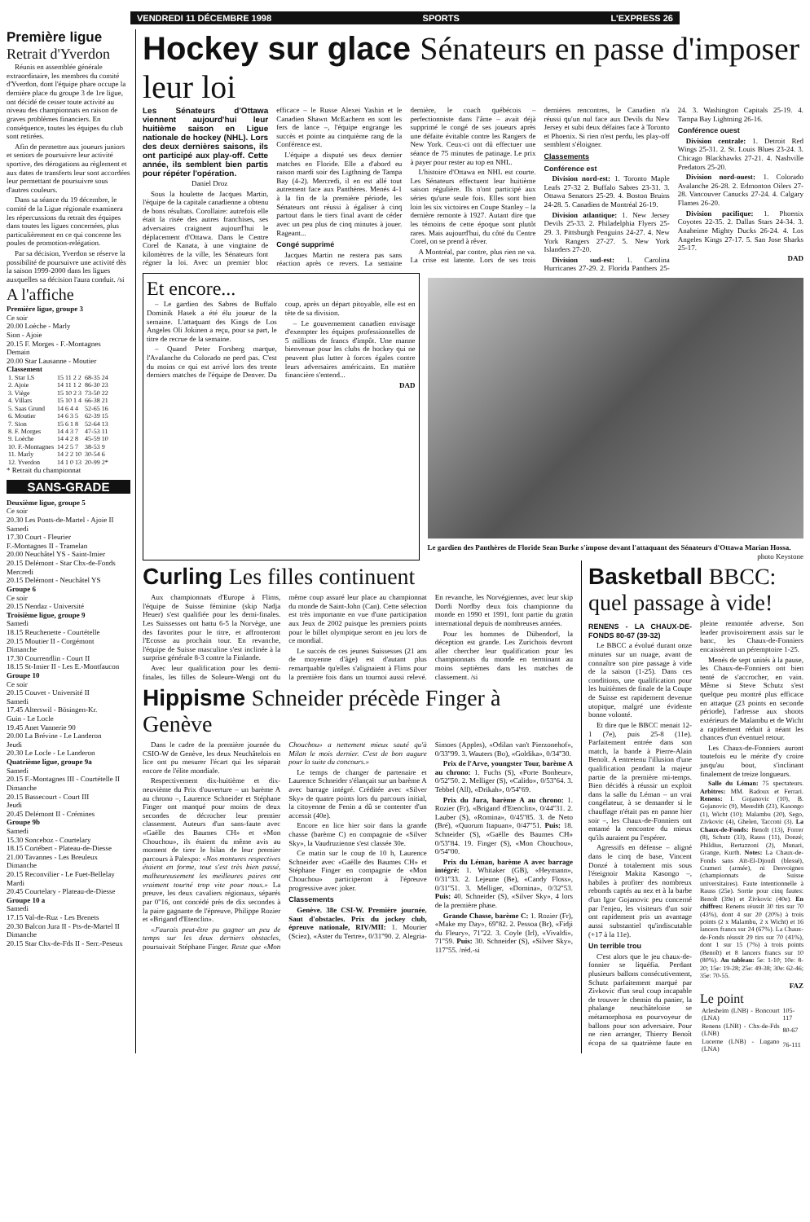VENDREDI 11 DÉCEMBRE 1998 SPORTS L'EXPRESS 26
Première ligue
Retrait d'Yverdon
Réunis en assemblée générale extraordinaire, les membres du comité d'Yverdon, dont l'équipe phare occupe la dernière place du groupe 3 de 1re ligue, ont décidé de cesser toute activité au niveau des championnats en raison de graves problèmes financiers. En conséquence, toutes les équipes du club sont retirées.
Afin de permettre aux joueurs juniors et seniors de poursuivre leur activité sportive, des dérogations au règlement et aux dates de transferts leur sont accordées leur permettant de poursuivre sous d'autres couleurs.
Dans sa séance du 19 décembre, le comité de la Ligue régionale examinera les répercussions du retrait des équipes dans toutes les ligues concernées, plus particulièrement en ce qui concerne les poules de promotion-relégation.
Par sa décision, Yverdon se réserve la possibilité de poursuivre une activité dès la saison 1999-2000 dans les ligues auxquelles sa décision l'aura conduit. /si
A l'affiche
Première ligue, groupe 3
Ce soir
20.00 Loèche - Marly
Sion - Ajoie
20.15 F. Morges - F.-Montagnes
Demain
20.00 Star Lausanne - Moutier
Classement
| 1. Star LS | 15 11 2 2 | 68-35 24 |
| 2. Ajoie | 14 11 1 2 | 86-30 23 |
| 3. Viège | 15 10 2 3 | 73-50 22 |
| 4. Villars | 15 10 1 4 | 66-38 21 |
| 5. Saas Grund | 14 6 4 4 | 52-65 16 |
| 6. Moutier | 14 6 3 5 | 62-39 15 |
| 7. Sion | 15 6 1 8 | 52-64 13 |
| 8. F. Morges | 14 4 3 7 | 47-53 11 |
| 9. Loèche | 14 4 2 8 | 45-59 10 |
| 10. F.-Montagnes | 14 2 5 7 | 38-53 9 |
| 11. Marly | 14 2 2 10 | 30-54 6 |
| 12. Yverdon | 14 1 0 13 | 20-99 2* |
* Retrait du championnat
SANS-GRADE
Deuxième ligue, groupe 5
Ce soir
20.30 Les Ponts-de-Martel - Ajoie II
Samedi
17.30 Court - Fleurier
F.-Montagnes II - Tramelan
20.00 Neuchâtel YS - Saint-Imier
20.15 Delémont - Star Chx-de-Fonds
Mercredi
20.15 Delémont - Neuchâtel YS
Groupe 6
Ce soir
20.15 Nendaz - Université
Troisième ligue, groupe 9
Samedi
18.15 Reuchenette - Courtételle
20.15 Moutier II - Corgémont
Dimanche
17.30 Courrendlin - Court II
18.15 St-Imier II - Les E.-Montfaucon
Groupe 10
Ce soir
20.15 Couvet - Université II
Samedi
17.45 Alterswil - Bösingen-Kr.
Guin - Le Locle
19.45 Anet Vannerie 90
20.00 La Brévine - Le Landeron
Jeudi
20.30 Le Locle - Le Landeron
Quatrième ligue, groupe 9a
Samedi
20.15 F.-Montagnes III - Courtételle II
Dimanche
20.15 Bassecourt - Court III
Jeudi
20.45 Delémont II - Crémines
Groupe 9b
Samedi
15.30 Sonceboz - Courtelary
18.15 Cortébert - Plateau-de-Diesse
21.00 Tavannes - Les Breuleux
Dimanche
20.15 Reconvilier - Le Fuet-Bellelay
Mardi
20.45 Courtelary - Plateau-de-Diesse
Groupe 10 a
Samedi
17.15 Val-de-Ruz - Les Brenets
20.30 Balcon Jura II - Pts-de-Martel II
Dimanche
20.15 Star Chx-de-Fds II - Serr.-Peseux
Hockey sur glace Sénateurs en passe d'imposer leur loi
Les Sénateurs d'Ottawa viennent aujourd'hui leur huitième saison en Ligue nationale de hockey (NHL). Lors des deux dernières saisons, ils ont participé aux play-off. Cette année, ils semblent bien partis pour répéter l'opération.
Daniel Droz
Sous la houlette de Jacques Martin, l'équipe de la capitale canadienne a obtenu de bons résultats. Corollaire: autrefois elle était la risée des autres franchises, ses adversaires craignent aujourd'hui le déplacement d'Ottawa. Dans le Centre Corel de Kanata, à une vingtaine de kilomètres de la ville, les Sénateurs font régner la loi. Avec un premier bloc efficace – le Russe Alexei Yashin et le Canadien Shawn McEachern en sont les fers de lance –, l'équipe engrange les succès et pointe au cinquième rang de la Conférence est.
L'équipe a disputé ses deux dernier matches en Floride. Elle a d'abord eu raison mardi soir des Ligthning de Tampa Bay (4-2). Mercredi, il en est allé tout autrement face aux Panthères. Menés 4-1 à la fin de la première période, les Sénateurs ont réussi à égaliser à cinq partout dans le tiers final avant de céder avec un peu plus de cinq minutes à jouer. Rageant...
Congé supprimé
Jacques Martin ne restera pas sans réaction après ce revers. La semaine dernière, le coach québécois – perfectionniste dans l'âme – avait déjà supprimé le congé de ses joueurs après une défaite évitable contre les Rangers de New York. Ceux-ci ont dû effectuer une séance de 75 minutes de patinage. Le prix à payer pour rester au top en NHL.
L'histoire d'Ottawa en NHL est courte. Les Sénateurs effectuent leur huitième saison régulière. Ils n'ont participé aux séries qu'une seule fois. Elles sont bien loin les six victoires en Coupe Stanley – la dernière remonte à 1927. Autant dire que les témoins de cette époque sont plutôt rares. Mais aujourd'hui, du côté du Centre Corel, on se prend à rêver.
A Montréal, par contre, plus rien ne va. La crise est latente. Lors de ses trois dernières rencontres, le Canadien n'a réussi qu'un nul face aux Devils du New Jersey et subi deux défaites face à Toronto et Phoenix. Si rien n'est perdu, les play-off semblent s'éloigner.
Classements
Conférence est
Division nord-est: 1. Toronto Maple Leafs 27-32 2. Buffalo Sabres 23-31. 3. Ottawa Senators 25-29. 4. Boston Bruins 24-28. 5. Canadien de Montréal 26-19.
Division atlantique: 1. New Jersey Devils 25-33. 2. Philadelphia Flyers 25-29. 3. Pittsburgh Penguins 24-27. 4. New York Rangers 27-27. 5. New York Islanders 27-20.
Division sud-est: 1. Carolina Hurricanes 27-29. 2. Florida Panthers 25-24. 3. Washington Capitals 25-19. 4. Tampa Bay Lightning 26-16.
Conférence ouest
Division centrale: 1. Detroit Red Wings 25-31. 2. St. Louis Blues 23-24. 3. Chicago Blackhawks 27-21. 4. Nashville Predators 25-20.
Division nord-ouest: 1. Colorado Avalanche 26-28. 2. Edmonton Oilers 27-28. Vancouver Canucks 27-24. 4. Calgary Flames 26-20.
Division pacifique: 1. Phoenix Coyotes 22-35. 2. Dallas Stars 24-34. 3. Anaheime Mighty Ducks 26-24. 4. Los Angeles Kings 27-17. 5. San Jose Sharks 25-17.
DAD
Et encore...
– Le gardien des Sabres de Buffalo Dominik Hasek a été élu joueur de la semaine. L'attaquant des Kings de Los Angeles Oli Jokinen a reçu, pour sa part, le titre de recrue de la semaine.
– Quand Peter Forsberg marque, l'Avalanche du Colorado ne perd pas. C'est du moins ce qui est arrivé lors des trente derniers matches de l'équipe de Denver. Du coup, après un départ pitoyable, elle est en tête de sa division.
– Le gouvernement canadien envisage d'exempter les équipes professionnelles de 5 millions de francs d'impôt. Une manne bienvenue pour les clubs de hockey qui ne peuvent plus lutter à forces égales contre leurs adversaires américains. En matière financière s'entend...
DAD
Le gardien des Panthères de Floride Sean Burke s'impose devant l'attaquant des Sénateurs d'Ottawa Marian Hossa. photo Keystone
Curling Les filles continuent
Aux championnats d'Europe à Flims, l'équipe de Suisse féminine (skip Nadja Heuer) s'est qualifiée pour les demi-finales. Les Suissesses ont battu 6-5 la Norvège, une des favorites pour le titre, et affronteront l'Ecosse au prochain tour. En revanche, l'équipe de Suisse masculine s'est inclinée à la surprise générale 8-3 contre la Finlande.
Avec leur qualification pour les demi-finales, les filles de Soleure-Wengi ont du même coup assuré leur place au championnat du monde de Saint-John (Can). Cette sélection est très importante en vue d'une participation aux Jeux de 2002 puisque les premiers points pour le billet olympique seront en jeu lors de ce mondial.
Le succès de ces jeunes Suissesses (21 ans de moyenne d'âge) est d'autant plus remarquable qu'elles s'alignaient à Flims pour la première fois dans un tournoi aussi relevé. En revanche, les Norvégiennes, avec leur skip Dordi Nordby deux fois championne du monde en 1990 et 1991, font partie du gratin international depuis de nombreuses années.
Pour les hommes de Dübendorf, la déception est grande. Les Zurichois devront aller chercher leur qualification pour les championnats du monde en terminant au moins septièmes dans les matches de classement. /si
Hippisme Schneider précède Finger à Genève
Dans le cadre de la première journée du CSIO-W de Genève, les deux Neuchâtelois en lice ont pu mesurer l'écart qui les séparait encore de l'élite mondiale.
Respectivement dix-huitième et dix-neuvième du Prix d'ouverture – un barème A au chrono –, Laurence Schneider et Stéphane Finger ont manqué pour moins de deux secondes de décrocher leur premier classement. Auteurs d'un sans-faute avec «Gaëlle des Baumes CH» et «Mon Chouchou», ils étaient du même avis au moment de tirer le bilan de leur premier parcours à Palexpo: «Nos montures respectives étaient en forme, tout s'est très bien passé, malheureusement les meilleures paires ont vraiment tourné trop vite pour nous.» La preuve, les deux cavaliers régionaux, séparés par 0''16, ont concédé près de dix secondes à la paire gagnante de l'épreuve, Philippe Rozier et «Brigand d'Etenclin».
«J'aurais peut-être pu gagner un peu de temps sur les deux derniers obstacles, poursuivait Stéphane Finger. Reste que «Mon Chouchou» a nettement mieux sauté qu'à Milan le mois dernier. C'est de bon augure pour la suite du concours.»
Le temps de changer de partenaire et Laurence Schneider s'élançait sur un barème A avec barrage intégré. Créditée avec «Silver Sky» de quatre points lors du parcours initial, la citoyenne de Fenin a dû se contenter d'un accessit (40e).
Encore en lice hier soir dans la grande chasse (barème C) en compagnie de «Silver Sky», la Vaudruzienne s'est classée 30e.
Ce matin sur le coup de 10 h, Laurence Schneider avec «Gaëlle des Baumes CH» et Stéphane Finger en compagnie de «Mon Chouchou» participeront à l'épreuve progressive avec joker.
Classements
Genève. 38e CSI-W. Première journée. Saut d'obstacles. Prix du jockey club, épreuve nationale, RIV/MII: 1. Mourier (Sciez), «Aster du Tertre», 0/31''90. 2. Alegria-Simoes (Apples), «Odilan van't Pierzonehof», 0/33''99. 3. Wauters (Bo), «Goldika», 0/34''30.
Prix de l'Arve, youngster Tour, barème A au chrono: 1. Fuchs (S), «Porte Bonheur», 0/52''50. 2. Melliger (S), «Calido», 0/53''64. 3. Tebbel (All), «Drikah», 0/54''69.
Prix du Jura, barème A au chrono: 1. Rozier (Fr), «Brigand d'Etenclin», 0/44''31. 2. Lauber (S), «Romina», 0/45''85. 3. de Neto (Bré), «Quorum Itapuan», 0/47''51. Puis: 18. Schneider (S), «Gaëlle des Baumes CH» 0/53''84. 19. Finger (S), «Mon Chouchou», 0/54''00.
Prix du Léman, barème A avec barrage intégré: 1. Whitaker (GB), «Heymann», 0/31''33. 2. Lejeune (Be), «Candy Floss», 0/31''51. 3. Melliger, «Domina», 0/32''53. Puis: 40. Schneider (S), «Silver Sky», 4 lors de la première phase.
Grande Chasse, barème C: 1. Rozier (Fr), «Make my Day», 69''82. 2. Pessoa (Br), «Fidji du Fleury», 71''22. 3. Coyle (Irl), «Vivaldi», 71''59. Puis: 30. Schneider (S), «Silver Sky», 117''55. /réd.-si
Basketball BBCC: quel passage à vide!
RENENS - LA CHAUX-DE-FONDS 80-67 (39-32)
Le BBCC a évolué durant onze minutes sur un nuage, avant de connaître son pire passage à vide de la saison (1-25). Dans ces conditions, une qualification pour les huitièmes de finale de la Coupe de Suisse est rapidement devenue utopique, malgré une évidente bonne volonté.
Et dire que le BBCC menait 12-1 (7e), puis 25-8 (11e). Parfaitement entrée dans son match, la bande à Pierre-Alain Benoît. A entretenu l'illusion d'une qualification pendant la majeur partie de la première mi-temps. Bien décidés à réussir un exploit dans la salle du Léman – un vrai congélateur, à se demander si le chauffage n'était pas en panne hier soir –, les Chaux-de-Fonniers ont entamé la rencontre du mieux qu'ils auraient pu l'espérer.
Agressifs en défense – aligné dans le cinq de base, Vincent Donzé à totalement mis sous l'éteignoir Makita Kasongo –, habiles à profiter des nombreux rebonds captés au nez et à la barbe d'un Igor Gojanovic peu concerné par l'enjeu, les visiteurs d'un soir ont rapidement pris un avantage aussi substantiel qu'indiscutable (+17 à la 11e).
Un terrible trou
C'est alors que le jeu chaux-de-fonnier se liquéfia. Perdant plusieurs ballons consécutivement, Schutz parfaitement marqué par Zivkovic d'un seul coup incapable de trouver le chemin du panier, la phalange neuchâteloise se métamorphosa en pourvoyeur de ballons pour son adversaire. Pour ne rien arranger, Thierry Benoît écopa de sa quatrième faute en pleine remontée adverse. Son leader provisoirement assis sur le banc, les Chaux-de-Fonniers encaissèrent un péremptoire 1-25.
Menés de sept unités à la pause, les Chaux-de-Fonniers ont bien tenté de s'accrocher, en vain. Même si Steve Schutz s'est quelque peu montré plus efficace en attaque (23 points en seconde période), l'adresse aux shoots extérieurs de Malambu et de Wicht a rapidement réduit à néant les chances d'un éventuel retour.
Les Chaux-de-Fonniers auront toutefois eu le mérite d'y croire jusqu'au bout, s'inclinant finalement de treize longueurs.
Salle du Léman: 75 spectateurs. Arbitres: MM. Badoux et Ferrari. Renens: I. Gojanovic (10), B. Gojanovic (9), Meredith (23), Kasongo (1), Wicht (10); Malambu (20), Sego, Zivkovic (4), Ghelen, Tacconi (3). La Chaux-de-Fonds: Benoît (13), Forrer (8), Schutz (33), Rauss (11), Donzé; Phildius, Bertazzoni (2), Munari, Grange, Kurth. Notes: La Chaux-de-Fonds sans Aït-El-Djoudi (blessé), Crameri (armée), ni Desvoignes (championnats de Suisse universitaires). Faute intentionnelle à Rauss (25e). Sortie pour cinq fautes: Benoît (39e) et Zivkovic (40e). En chiffres: Renens réussit 30 tirs sur 70 (43%), dont 4 sur 20 (20%) à trois points (2 x Malambu, 2 x Wicht) et 16 lancers francs sur 24 (67%). La Chaux-de-Fonds réussit 29 tirs sur 70 (41%), dont 1 sur 15 (7%) à trois points (Benoît) et 8 lancers francs sur 10 (80%). Au tableau: 5e: 1-10; 10e: 8-20; 15e: 19-28; 25e: 49-38; 30e: 62-46; 35e: 70-55.
FAZ
Le point
| Arlesheim (LNB) - Boncourt (LNA) | 105-117 |
| Renens (LNB) - Chx-de-Fds (LNB) | 80-67 |
| Lucerne (LNB) - Lugano (LNA) | 76-111 |